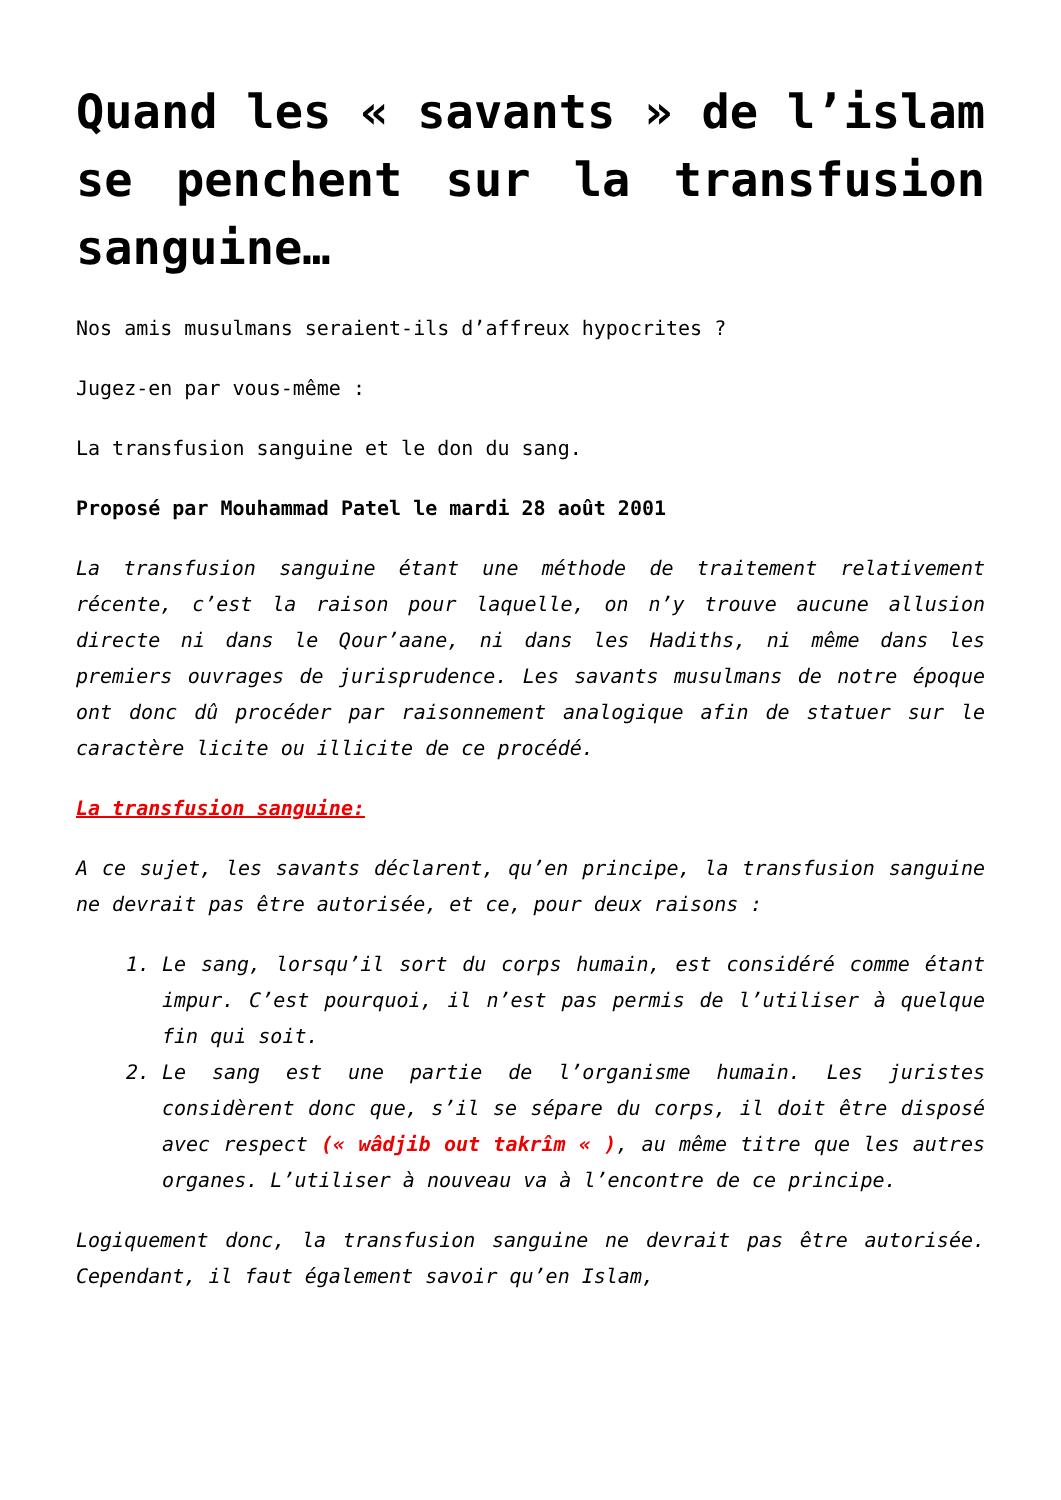Quand les « savants » de l’islam se penchent sur la transfusion sanguine…
Nos amis musulmans seraient-ils d’affreux hypocrites ?
Jugez-en par vous-même :
La transfusion sanguine et le don du sang.
Proposé par Mouhammad Patel le mardi 28 août 2001
La transfusion sanguine étant une méthode de traitement relativement récente, c’est la raison pour laquelle, on n’y trouve aucune allusion directe ni dans le Qour’aane, ni dans les Hadiths, ni même dans les premiers ouvrages de jurisprudence. Les savants musulmans de notre époque ont donc dû procéder par raisonnement analogique afin de statuer sur le caractère licite ou illicite de ce procédé.
La transfusion sanguine:
A ce sujet, les savants déclarent, qu’en principe, la transfusion sanguine ne devrait pas être autorisée, et ce, pour deux raisons :
1. Le sang, lorsqu’il sort du corps humain, est considéré comme étant impur. C’est pourquoi, il n’est pas permis de l’utiliser à quelque fin qui soit.
2. Le sang est une partie de l’organisme humain. Les juristes considèrent donc que, s’il se sépare du corps, il doit être disposé avec respect (« wâdjib out takrîm « ), au même titre que les autres organes. L’utiliser à nouveau va à l’encontre de ce principe.
Logiquement donc, la transfusion sanguine ne devrait pas être autorisée. Cependant, il faut également savoir qu’en Islam,